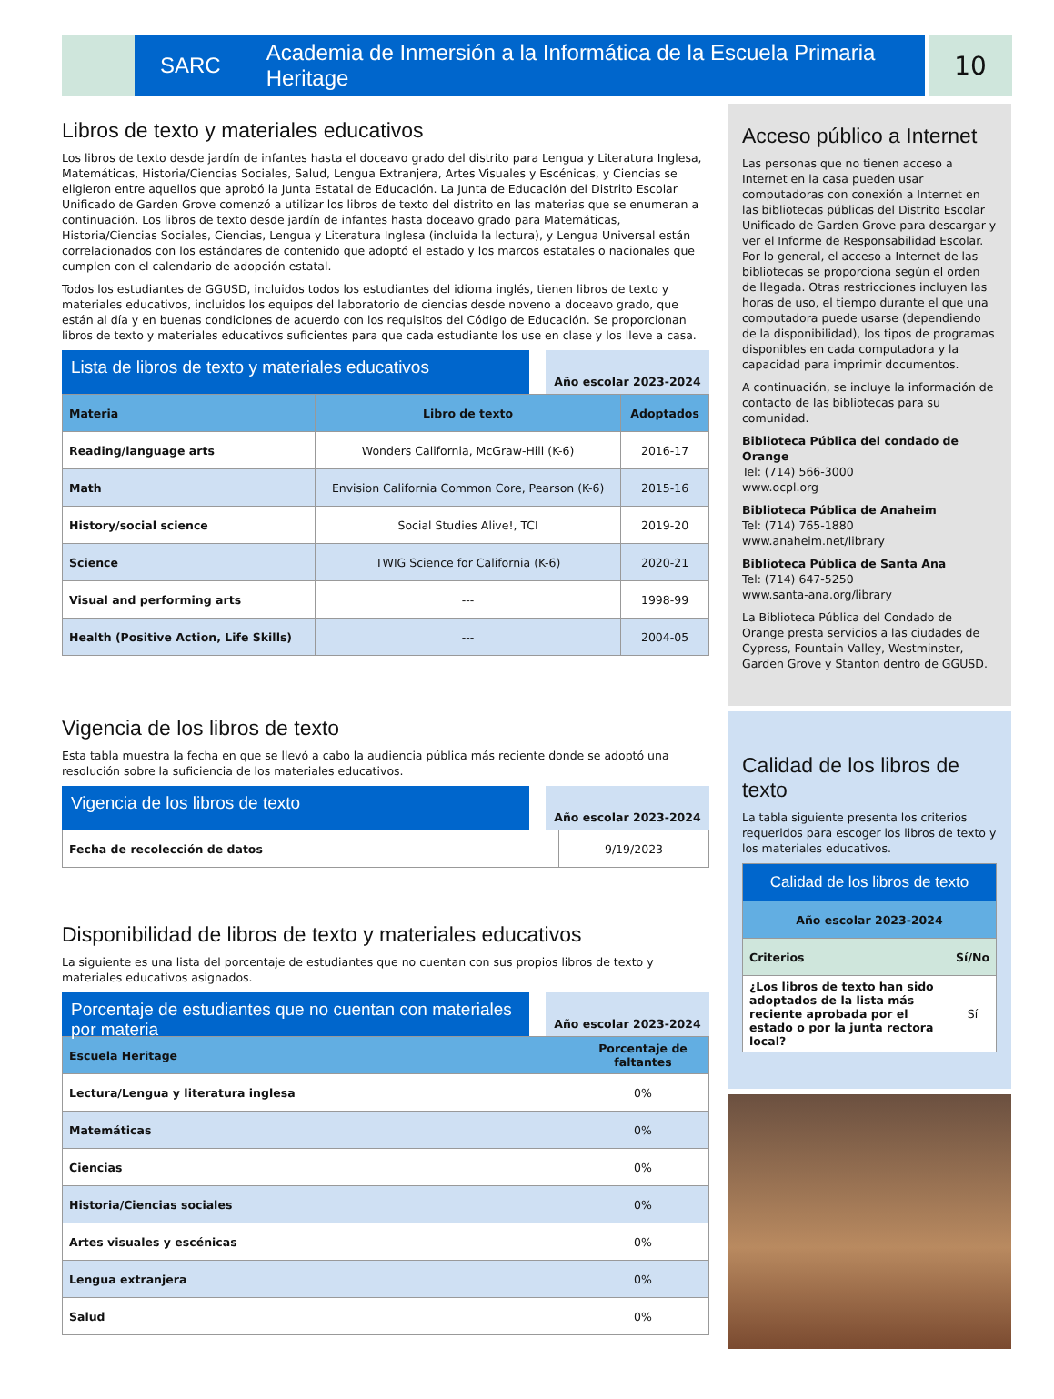SARC Academia de Inmersión a la Informática de la Escuela Primaria Heritage
10
Libros de texto y materiales educativos
Los libros de texto desde jardín de infantes hasta el doceavo grado del distrito para Lengua y Literatura Inglesa, Matemáticas, Historia/Ciencias Sociales, Salud, Lengua Extranjera, Artes Visuales y Escénicas, y Ciencias se eligieron entre aquellos que aprobó la Junta Estatal de Educación. La Junta de Educación del Distrito Escolar Unificado de Garden Grove comenzó a utilizar los libros de texto del distrito en las materias que se enumeran a continuación. Los libros de texto desde jardín de infantes hasta doceavo grado para Matemáticas, Historia/Ciencias Sociales, Ciencias, Lengua y Literatura Inglesa (incluida la lectura), y Lengua Universal están correlacionados con los estándares de contenido que adoptó el estado y los marcos estatales o nacionales que cumplen con el calendario de adopción estatal.
Todos los estudiantes de GGUSD, incluidos todos los estudiantes del idioma inglés, tienen libros de texto y materiales educativos, incluidos los equipos del laboratorio de ciencias desde noveno a doceavo grado, que están al día y en buenas condiciones de acuerdo con los requisitos del Código de Educación. Se proporcionan libros de texto y materiales educativos suficientes para que cada estudiante los use en clase y los lleve a casa.
Lista de libros de texto y materiales educativos
Año escolar 2023-2024
| Materia | Libro de texto | Adoptados |
| --- | --- | --- |
| Reading/language arts | Wonders California, McGraw-Hill (K-6) | 2016-17 |
| Math | Envision California Common Core, Pearson (K-6) | 2015-16 |
| History/social science | Social Studies Alive!, TCI | 2019-20 |
| Science | TWIG Science for California (K-6) | 2020-21 |
| Visual and performing arts | --- | 1998-99 |
| Health (Positive Action, Life Skills) | --- | 2004-05 |
Vigencia de los libros de texto
Esta tabla muestra la fecha en que se llevó a cabo la audiencia pública más reciente donde se adoptó una resolución sobre la suficiencia de los materiales educativos.
Vigencia de los libros de texto
Año escolar 2023-2024
| Fecha de recolección de datos | 9/19/2023 |
Disponibilidad de libros de texto y materiales educativos
La siguiente es una lista del porcentaje de estudiantes que no cuentan con sus propios libros de texto y materiales educativos asignados.
Porcentaje de estudiantes que no cuentan con materiales por materia
Año escolar 2023-2024
| Escuela Heritage | Porcentaje de faltantes |
| --- | --- |
| Lectura/Lengua y literatura inglesa | 0% |
| Matemáticas | 0% |
| Ciencias | 0% |
| Historia/Ciencias sociales | 0% |
| Artes visuales y escénicas | 0% |
| Lengua extranjera | 0% |
| Salud | 0% |
Acceso público a Internet
Las personas que no tienen acceso a Internet en la casa pueden usar computadoras con conexión a Internet en las bibliotecas públicas del Distrito Escolar Unificado de Garden Grove para descargar y ver el Informe de Responsabilidad Escolar. Por lo general, el acceso a Internet de las bibliotecas se proporciona según el orden de llegada. Otras restricciones incluyen las horas de uso, el tiempo durante el que una computadora puede usarse (dependiendo de la disponibilidad), los tipos de programas disponibles en cada computadora y la capacidad para imprimir documentos.
A continuación, se incluye la información de contacto de las bibliotecas para su comunidad.
Biblioteca Pública del condado de Orange
Tel: (714) 566-3000
www.ocpl.org
Biblioteca Pública de Anaheim
Tel: (714) 765-1880
www.anaheim.net/library
Biblioteca Pública de Santa Ana
Tel: (714) 647-5250
www.santa-ana.org/library
La Biblioteca Pública del Condado de Orange presta servicios a las ciudades de Cypress, Fountain Valley, Westminster, Garden Grove y Stanton dentro de GGUSD.
Calidad de los libros de texto
La tabla siguiente presenta los criterios requeridos para escoger los libros de texto y los materiales educativos.
| Calidad de los libros de texto | |
| Año escolar 2023-2024 | |
| Criterios | Sí/No |
| ¿Los libros de texto han sido adoptados de la lista más reciente aprobada por el estado o por la junta rectora local? | Sí |